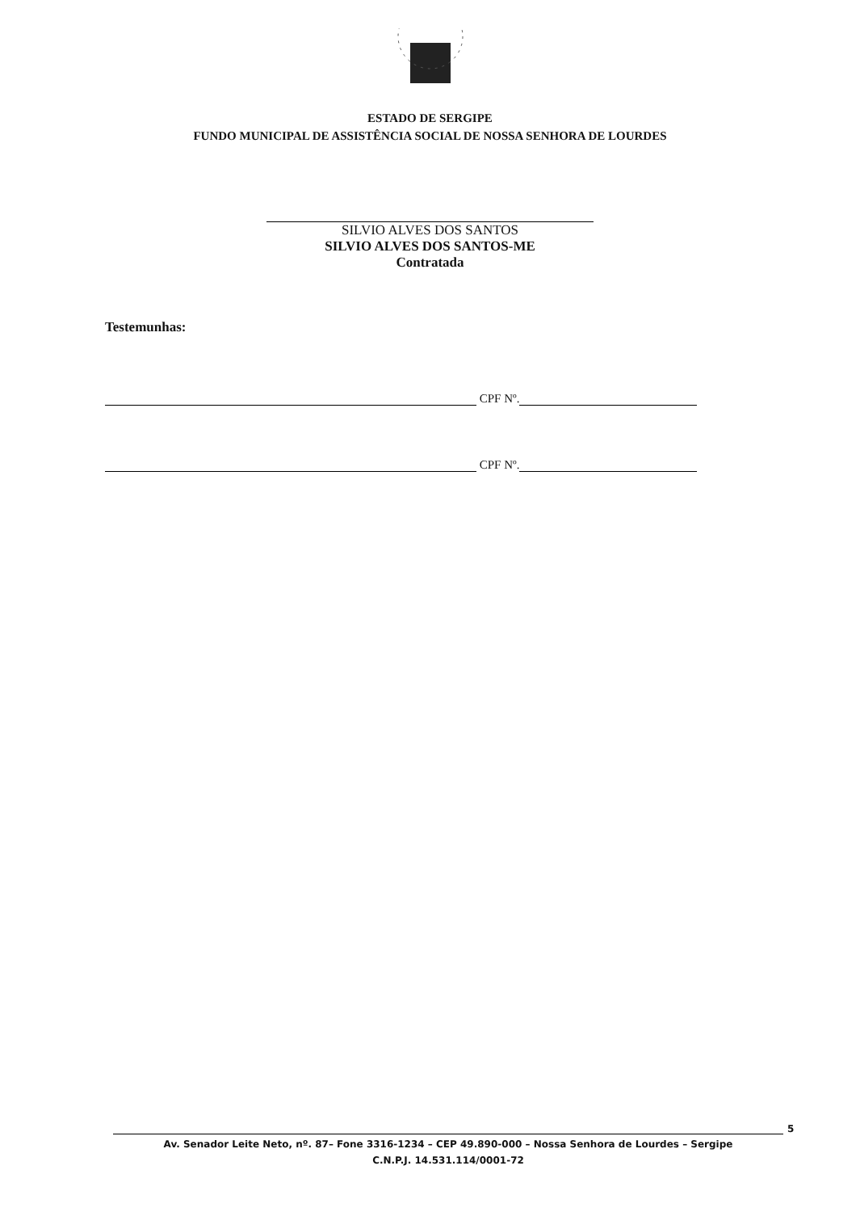ESTADO DE SERGIPE
FUNDO MUNICIPAL DE ASSISTÊNCIA SOCIAL DE NOSSA SENHORA DE LOURDES
SILVIO ALVES DOS SANTOS
SILVIO ALVES DOS SANTOS-ME
Contratada
Testemunhas:
CPF Nº.
CPF Nº.
5
Av. Senador Leite Neto, nº. 87– Fone 3316-1234 – CEP 49.890-000 – Nossa Senhora de Lourdes – Sergipe
C.N.P.J. 14.531.114/0001-72